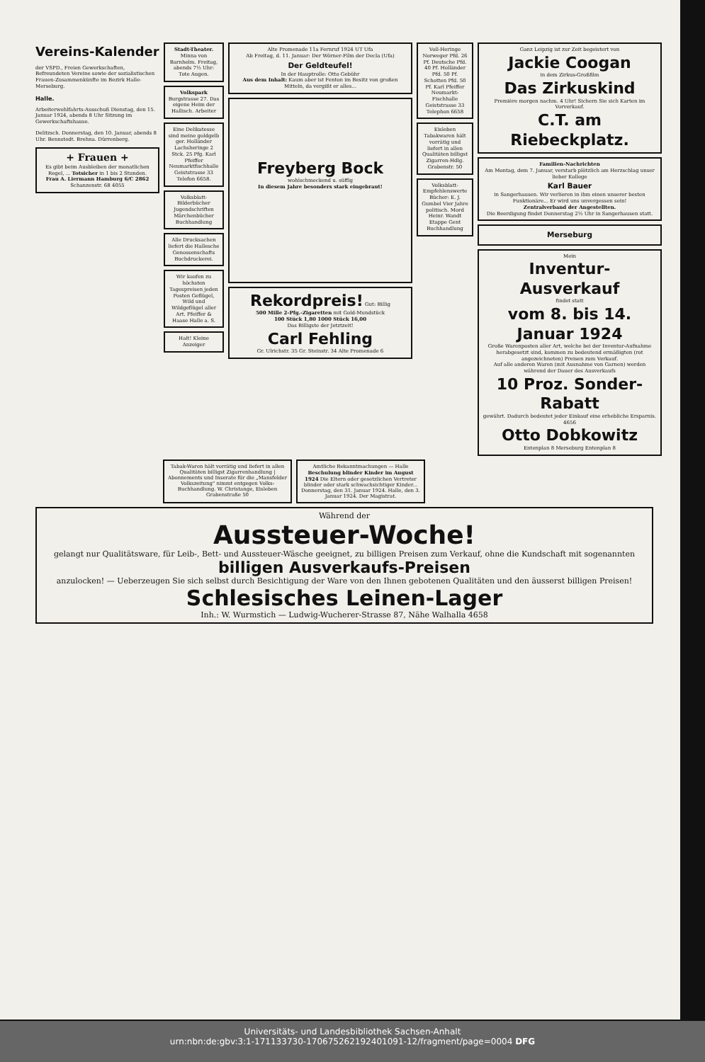Vereins-Kalender
der VSPD., Freien Gewerkschaften, Befreundeten Vereine sowie der sozialistischen Frauen-Zusammenkünfte im Bezirk Halle-Merseburg.
Halle.
Arbeiterwohlfahrts-Ausschuß Dienstag, den 15. Januar 1924, abends 8 Uhr Sitzung im Gewerkschaftshause.
Delitzsch. Donnerstag, den 10. Januar, abends 8 Uhr. Bennstedt. Brehna. Dürrenberg.
+ Frauen +
Es gibt beim Ausbleiben der monatlichen Regel, ... Totsicher in 1 bis 2 Stunden.
Frau A. Liermann Hamburg 6/C 2862 Schanzenstr. 68 4055
Stadt-Theater. Minna von Barnhelm. Freitag, abends 7½ Uhr: Tote Augen.
Volkspark Burgstrasse 27. Das eigene Heim der Hallisch. Arbeiter
Eine Delikatesse sind meine goldgelb ger. Holländer Lachsheringe 2 Stck. 25 Pfg. Karl Pfeiffer Neumarktfischhalle Geiststrasse 33 Telefon 6658.
Volksblatt- Bilderbücher Jugendschriften Märchenbücher Buchhandlung
Alle Drucksachen liefert die Hallesche Genossenschafts Buchdruckerei.
Wir kaufen zu höchsten Tagespreisen jeden Posten Geflügel, Wild und Wildgeflügel aller Art. Pfeiffer & Haase Halle a. S.
Halt! Kleine Anzeiger
Alte Promenade 11a Fernruf 1924 UT Ufa
Ab Freitag, d. 11. Januar: Der Wörner-Film der Decla (Ufa)
Der Geldteufel!
In der Hauptrolle: Otto Gebühr
Aus dem Inhalt: Kaum aber ist Fenton im Besitz von großen Mitteln, da vergißt er alles...
Freyberg Bock
wohlschmeckend u. süffig
In diesem Jahre besonders stark eingebraut!
Rekordpreis! Gut: Billig
500 Mille 2-Pfg.-Zigaretten mit Gold-Mundstück
100 Stück 1,80 1000 Stück 16,00
Das Billigste der Jetztzeit!
Carl Fehling
Gr. Ulrichstr. 35 Gr. Steinstr. 34 Alte Promenade 6
Voll-Heringe Norweger Pfd. 26 Pf. Deutsche Pfd. 40 Pf. Holländer Pfd. 50 Pf. Schotten Pfd. 50 Pf. Karl Pfeiffer Neumarkt-Fischhalle Geiststrasse 33 Telephon 6658
Eisleben Tabakwaren hält vorrätig und liefert in allen Qualitäten billigst Zigarren-Hdlg. Grabenstr. 50
Volksblatt- Empfehlenswerte Bücher: E. J. Gumbel Vier Jahre politisch. Mord Heinr. Wandt Etappe Gent Buchhandlung
Ganz Leipzig ist zur Zeit begeistert von
Jackie Coogan
in dem Zirkus-Großfilm
Das Zirkuskind
Première morgen nachm. 4 Uhr! Sichern Sie sich Karten im Vorverkauf.
C.T. am Riebeckplatz.
Familien-Nachrichten
Am Montag, dem 7. Januar, verstarb plötzlich am Herzschlag unser lieber Kollege
Karl Bauer
in Sangerhausen. Wir verlieren in ihm einen unserer besten Funktionäre... Er wird uns unvergessen sein!
Zentralverband der Angestellten.
Die Beerdigung findet Donnerstag 2½ Uhr in Sangerhausen statt.
Merseburg
Mein
Inventur-Ausverkauf
findet statt
vom 8. bis 14. Januar 1924
Große Warenposten aller Art, welche bei der Inventur-Aufnahme herabgesetzt sind, kommen zu bedeutend ermäßigten (rot angezeichneten) Preisen zum Verkauf.
Auf alle anderen Waren (mit Ausnahme von Garnen) werden während der Dauer des Ausverkaufs
10 Proz. Sonder-Rabatt
gewährt. Dadurch bedeutet jeder Einkauf eine erhebliche Ersparnis. 4656
Otto Dobkowitz
Entenplan 8 Merseburg Entenplan 8
Tabak-Waren hält vorrätig und liefert in allen Qualitäten billigst Zigarrenhandlung | Abonnements und Inserate für die „Mansfelder Volkszeitung" nimmt entgegen Volks-Buchhandlung. W. Christange, Eisleben Grabenstraße 50
Amtliche Bekanntmachungen — Halle
Beschulung blinder Kinder im August 1924 Die Eltern oder gesetzlichen Vertreter blinder oder stark schwachsichtiger Kinder... Donnerstag, den 31. Januar 1924. Halle, den 3. Januar 1924. Der Magistrat.
Während der
Aussteuer-Woche!
gelangt nur Qualitätsware, für Leib-, Bett- und Aussteuer-Wäsche geeignet, zu billigen Preisen zum Verkauf, ohne die Kundschaft mit sogenannten
billigen Ausverkaufs-Preisen
anzulocken! — Ueberzeugen Sie sich selbst durch Besichtigung der Ware von den Ihnen gebotenen Qualitäten und den äusserst billigen Preisen!
Schlesisches Leinen-Lager
Inh.: W. Wurmstich — Ludwig-Wucherer-Strasse 87, Nähe Walhalla 4658
Universitäts- und Landesbibliothek Sachsen-Anhalt
urn:nbn:de:gbv:3:1-171133730-17067526219240109​1-12/fragment/page=0004 DFG